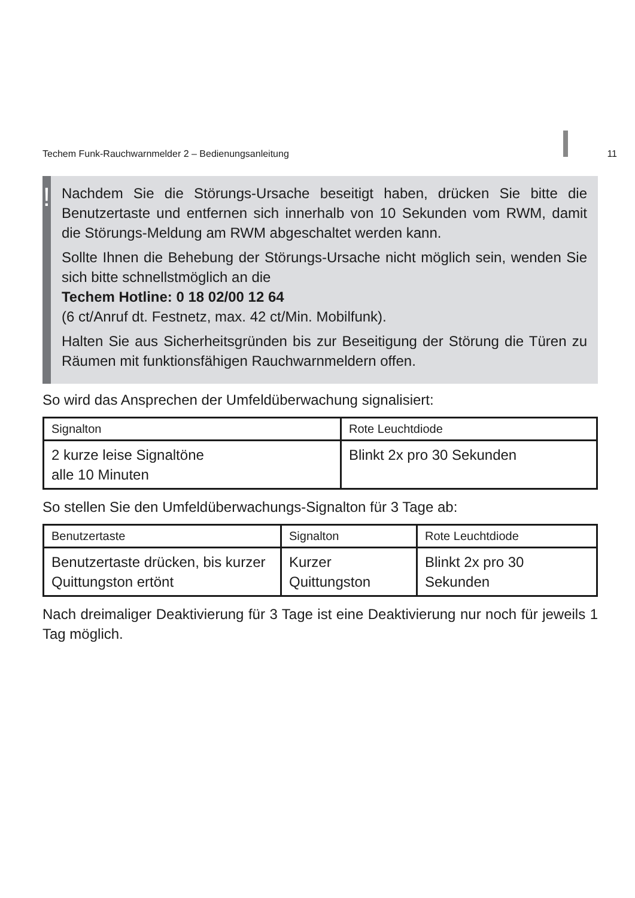Techem Funk-Rauchwarnmelder 2 – Bedienungsanleitung 11
!
Nachdem Sie die Störungs-Ursache beseitigt haben, drücken Sie bitte die Benutzertaste und entfernen sich innerhalb von 10 Sekunden vom RWM, damit die Störungs-Meldung am RWM abgeschaltet werden kann.
Sollte Ihnen die Behebung der Störungs-Ursache nicht möglich sein, wenden Sie sich bitte schnellstmöglich an die
Techem Hotline: 0 18 02/00 12 64
(6 ct/Anruf dt. Festnetz, max. 42 ct/Min. Mobilfunk).
Halten Sie aus Sicherheitsgründen bis zur Beseitigung der Störung die Türen zu Räumen mit funktionsfähigen Rauchwarnmeldern offen.
So wird das Ansprechen der Umfeldüberwachung signalisiert:
| Signalton | Rote Leuchtdiode |
| --- | --- |
| 2 kurze leise Signaltöne alle 10 Minuten | Blinkt 2x pro 30 Sekunden |
So stellen Sie den Umfeldüberwachungs-Signalton für 3 Tage ab:
| Benutzertaste | Signalton | Rote Leuchtdiode |
| --- | --- | --- |
| Benutzertaste drücken, bis kurzer Quittungston ertönt | Kurzer Quittungston | Blinkt 2x pro 30 Sekunden |
Nach dreimaliger Deaktivierung für 3 Tage ist eine Deaktivierung nur noch für jeweils 1 Tag möglich.